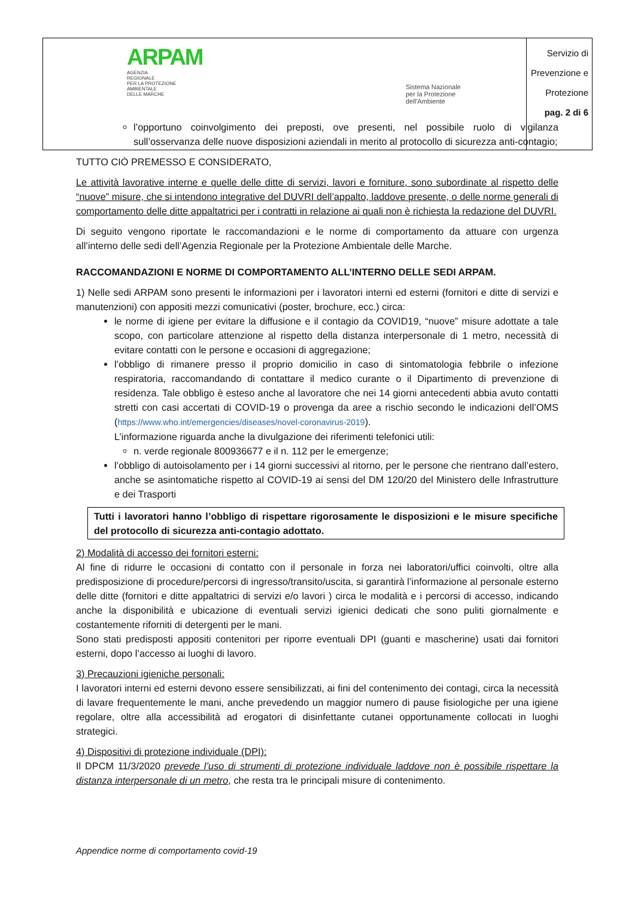| ARPAM AGENZIA REGIONALE PER LA PROTEZIONE AMBIENTALE DELLE MARCHE | Sistema Nazionale per la Protezione dell'Ambiente | Servizio di Prevenzione e Protezione pag. 2 di 6 |
l’opportuno coinvolgimento dei preposti, ove presenti, nel possibile ruolo di vigilanza sull’osservanza delle nuove disposizioni aziendali in merito al protocollo di sicurezza anti-contagio;
TUTTO CIÒ PREMESSO E CONSIDERATO,
Le attività lavorative interne e quelle delle ditte di servizi, lavori e forniture, sono subordinate al rispetto delle “nuove” misure, che si intendono integrative del DUVRI dell’appalto, laddove presente, o delle norme generali di comportamento delle ditte appaltatrici per i contratti in relazione ai quali non è richiesta la redazione del DUVRI.
Di seguito vengono riportate le raccomandazioni e le norme di comportamento da attuare con urgenza all’interno delle sedi dell’Agenzia Regionale per la Protezione Ambientale delle Marche.
RACCOMANDAZIONI E NORME DI COMPORTAMENTO ALL’INTERNO DELLE SEDI ARPAM.
1) Nelle sedi ARPAM sono presenti le informazioni per i lavoratori interni ed esterni (fornitori e ditte di servizi e manutenzioni) con appositi mezzi comunicativi (poster, brochure, ecc.) circa:
le norme di igiene per evitare la diffusione e il contagio da COVID19, “nuove” misure adottate a tale scopo, con particolare attenzione al rispetto della distanza interpersonale di 1 metro, necessità di evitare contatti con le persone e occasioni di aggregazione;
l’obbligo di rimanere presso il proprio domicilio in caso di sintomatologia febbrile o infezione respiratoria, raccomandando di contattare il medico curante o il Dipartimento di prevenzione di residenza. Tale obbligo è esteso anche al lavoratore che nei 14 giorni antecedenti abbia avuto contatti stretti con casi accertati di COVID-19 o provenga da aree a rischio secondo le indicazioni dell’OMS (https://www.who.int/emergencies/diseases/novel-coronavirus-2019).
L’informazione riguarda anche la divulgazione dei riferimenti telefonici utili:
n. verde regionale 800936677 e il n. 112 per le emergenze;
l’obbligo di autoisolamento per i 14 giorni successivi al ritorno, per le persone che rientrano dall’estero, anche se asintomatiche rispetto al COVID-19 ai sensi del DM 120/20 del Ministero delle Infrastrutture e dei Trasporti
Tutti i lavoratori hanno l’obbligo di rispettare rigorosamente le disposizioni e le misure specifiche del protocollo di sicurezza anti-contagio adottato.
2) Modalità di accesso dei fornitori esterni:
Al fine di ridurre le occasioni di contatto con il personale in forza nei laboratori/uffici coinvolti, oltre alla predisposizione di procedure/percorsi di ingresso/transito/uscita, si garantirà l’informazione al personale esterno delle ditte (fornitori e ditte appaltatrici di servizi e/o lavori ) circa le modalità e i percorsi di accesso, indicando anche la disponibilità e ubicazione di eventuali servizi igienici dedicati che sono puliti giornalmente e costantemente riforniti di detergenti per le mani.
Sono stati predisposti appositi contenitori per riporre eventuali DPI (guanti e mascherine) usati dai fornitori esterni, dopo l’accesso ai luoghi di lavoro.
3) Precauzioni igieniche personali:
I lavoratori interni ed esterni devono essere sensibilizzati, ai fini del contenimento dei contagi, circa la necessità di lavare frequentemente le mani, anche prevedendo un maggior numero di pause fisiologiche per una igiene regolare, oltre alla accessibilità ad erogatori di disinfettante cutanei opportunamente collocati in luoghi strategici.
4) Dispositivi di protezione individuale (DPI):
Il DPCM 11/3/2020 prevede l’uso di strumenti di protezione individuale laddove non è possibile rispettare la distanza interpersonale di un metro, che resta tra le principali misure di contenimento.
Appendice norme di comportamento covid-19